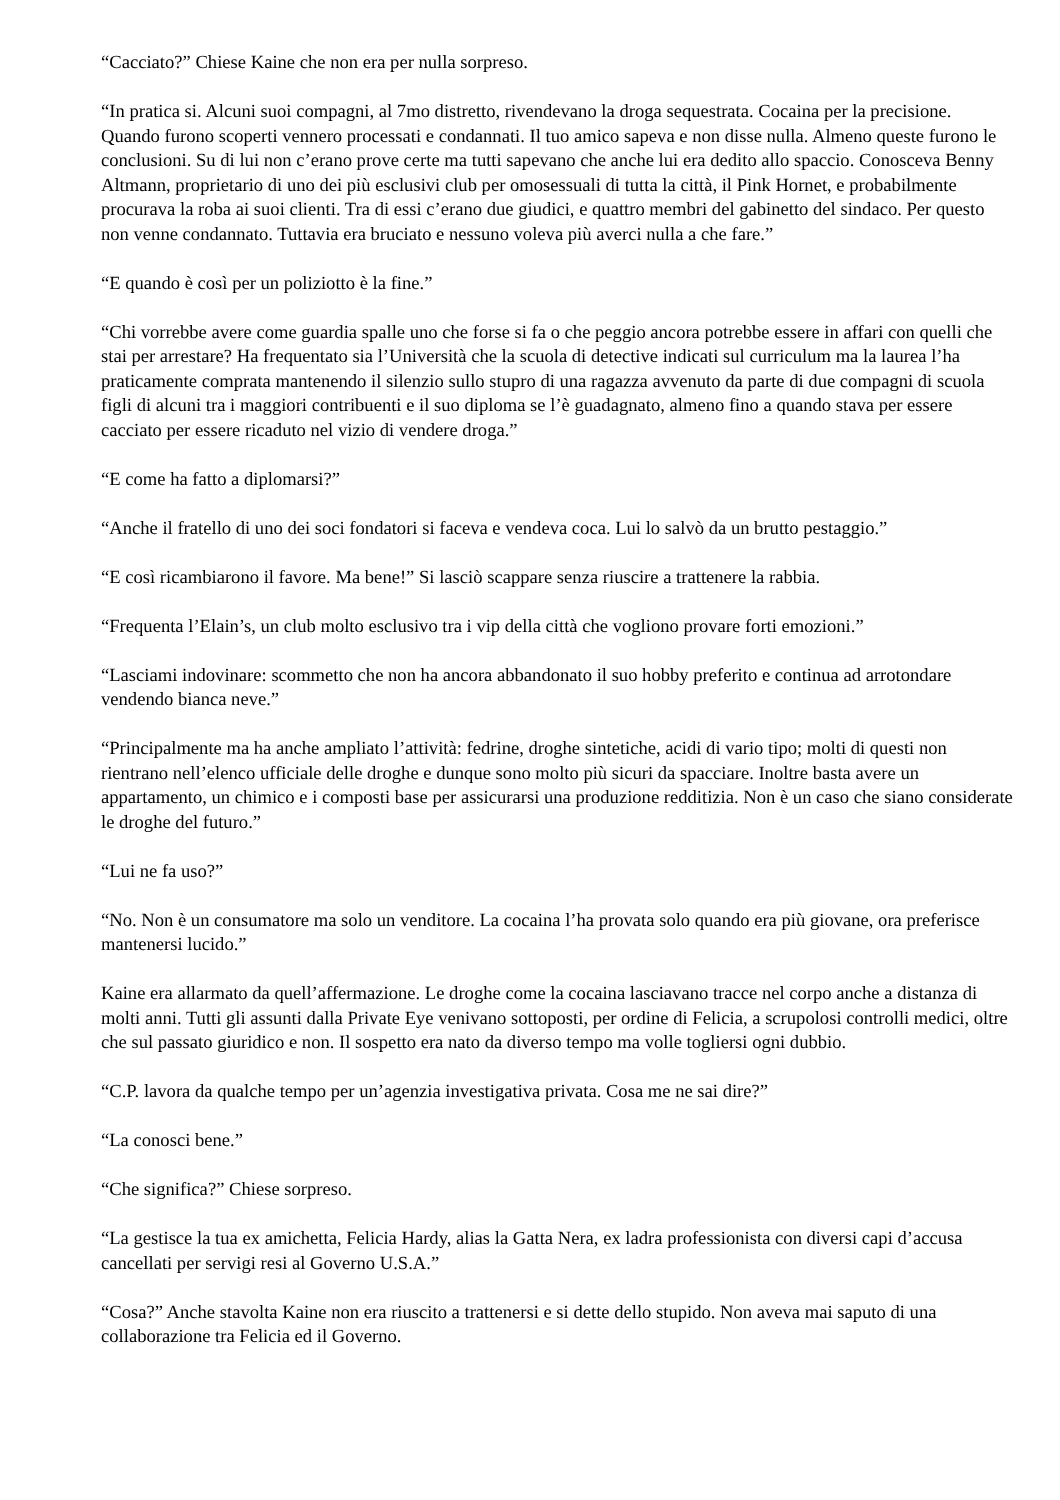“Cacciato?” Chiese Kaine che non era per nulla sorpreso.
“In pratica si. Alcuni suoi compagni, al 7mo distretto, rivendevano la droga sequestrata. Cocaina per la precisione. Quando furono scoperti vennero processati e condannati. Il tuo amico sapeva e non disse nulla. Almeno queste furono le conclusioni. Su di lui non c’erano prove certe ma tutti sapevano che anche lui era dedito allo spaccio. Conosceva Benny Altmann, proprietario di uno dei più esclusivi club per omosessuali di tutta la città, il Pink Hornet, e probabilmente procurava la roba ai suoi clienti. Tra di essi c’erano due giudici, e quattro membri del gabinetto del sindaco. Per questo non venne condannato. Tuttavia era bruciato e nessuno voleva più averci nulla a che fare.”
“E quando è così per un poliziotto è la fine.”
“Chi vorrebbe avere come guardia spalle uno che forse si fa o che peggio ancora potrebbe essere in affari con quelli che stai per arrestare? Ha frequentato sia l’Università che la scuola di detective indicati sul curriculum ma la laurea l’ha praticamente comprata mantenendo il silenzio sullo stupro di una ragazza avvenuto da parte di due compagni di scuola figli di alcuni tra i maggiori contribuenti e il suo diploma se l’è guadagnato, almeno fino a quando stava per essere cacciato per essere ricaduto nel vizio di vendere droga.”
“E come ha fatto a diplomarsi?”
“Anche il fratello di uno dei soci fondatori si faceva e vendeva coca. Lui lo salvò da un brutto pestaggio.”
“E così ricambiarono il favore. Ma bene!” Si lasciò scappare senza riuscire a trattenere la rabbia.
“Frequenta l’Elain’s, un club molto esclusivo tra i vip della città che vogliono provare forti emozioni.”
“Lasciami indovinare: scommetto che non ha ancora abbandonato il suo hobby preferito e continua ad arrotondare vendendo bianca neve.”
“Principalmente ma ha anche ampliato l’attività: fedrine, droghe sintetiche, acidi di vario tipo; molti di questi non rientrano nell’elenco ufficiale delle droghe e dunque sono molto più sicuri da spacciare. Inoltre basta avere un appartamento, un chimico e i composti base per assicurarsi una produzione redditizia. Non è un caso che siano considerate le droghe del futuro.”
“Lui ne fa uso?”
“No. Non è un consumatore ma solo un venditore. La cocaina l’ha provata solo quando era più giovane, ora preferisce mantenersi lucido.”
Kaine era allarmato da quell’affermazione. Le droghe come la cocaina lasciavano tracce nel corpo anche a distanza di molti anni. Tutti gli assunti dalla Private Eye venivano sottoposti, per ordine di Felicia, a scrupolosi controlli medici, oltre che sul passato giuridico e non. Il sospetto era nato da diverso tempo ma volle togliersi ogni dubbio.
“C.P. lavora da qualche tempo per un’agenzia investigativa privata. Cosa me ne sai dire?”
“La conosci bene.”
“Che significa?” Chiese sorpreso.
“La gestisce la tua ex amichetta, Felicia Hardy, alias la Gatta Nera, ex ladra professionista con diversi capi d’accusa cancellati per servigi resi al Governo U.S.A.”
“Cosa?” Anche stavolta Kaine non era riuscito a trattenersi e si dette dello stupido. Non aveva mai saputo di una collaborazione tra Felicia ed il Governo.